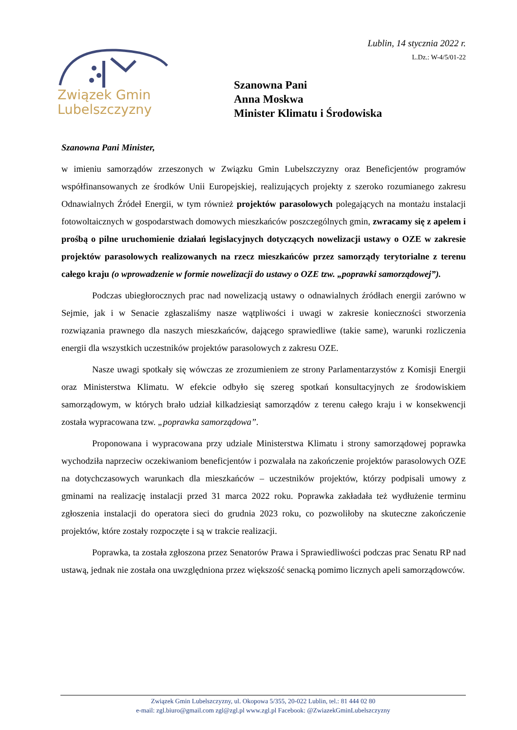Związek Gmin
Lubelszczyzny
Lublin, 14 stycznia 2022 r.
L.Dz.: W-4/5/01-22
Szanowna Pani
Anna Moskwa
Minister Klimatu i Środowiska
Szanowna Pani Minister,
w imieniu samorządów zrzeszonych w Związku Gmin Lubelszczyzny oraz Beneficjentów programów współfinansowanych ze środków Unii Europejskiej, realizujących projekty z szeroko rozumianego zakresu Odnawialnych Źródeł Energii, w tym również projektów parasolowych polegających na montażu instalacji fotowoltaicznych w gospodarstwach domowych mieszkańców poszczególnych gmin, zwracamy się z apelem i prośbą o pilne uruchomienie działań legislacyjnych dotyczących nowelizacji ustawy o OZE w zakresie projektów parasolowych realizowanych na rzecz mieszkańców przez samorządy terytorialne z terenu całego kraju (o wprowadzenie w formie nowelizacji do ustawy o OZE tzw. „poprawki samorządowej”).
Podczas ubiegłorocznych prac nad nowelizacją ustawy o odnawialnych źródłach energii zarówno w Sejmie, jak i w Senacie zgłaszaliśmy nasze wątpliwości i uwagi w zakresie konieczności stworzenia rozwiązania prawnego dla naszych mieszkańców, dającego sprawiedliwe (takie same), warunki rozliczenia energii dla wszystkich uczestników projektów parasolowych z zakresu OZE.
Nasze uwagi spotkały się wówczas ze zrozumieniem ze strony Parlamentarzystów z Komisji Energii oraz Ministerstwa Klimatu. W efekcie odbyło się szereg spotkań konsultacyjnych ze środowiskiem samorządowym, w których brało udział kilkadziesiąt samorządów z terenu całego kraju i w konsekwencji została wypracowana tzw. „poprawka samorządowa”.
Proponowana i wypracowana przy udziale Ministerstwa Klimatu i strony samorządowej poprawka wychodziła naprzeciw oczekiwaniom beneficjentów i pozwalała na zakończenie projektów parasolowych OZE na dotychczasowych warunkach dla mieszkańców – uczestników projektów, którzy podpisali umowy z gminami na realizację instalacji przed 31 marca 2022 roku. Poprawka zakładała też wydłużenie terminu zgłoszenia instalacji do operatora sieci do grudnia 2023 roku, co pozwoliłoby na skuteczne zakończenie projektów, które zostały rozpoczęte i są w trakcie realizacji.
Poprawka, ta została zgłoszona przez Senatorów Prawa i Sprawiedliwości podczas prac Senatu RP nad ustawą, jednak nie została ona uwzględniona przez większość senacką pomimo licznych apeli samorządowców.
Związek Gmin Lubelszczyzny, ul. Okopowa 5/355, 20-022 Lublin, tel.: 81 444 02 80
e-mail: zgl.biuro@gmail.com zgl@zgl.pl www.zgl.pl Facebook: @ZwiazekGminLubelszczyzny